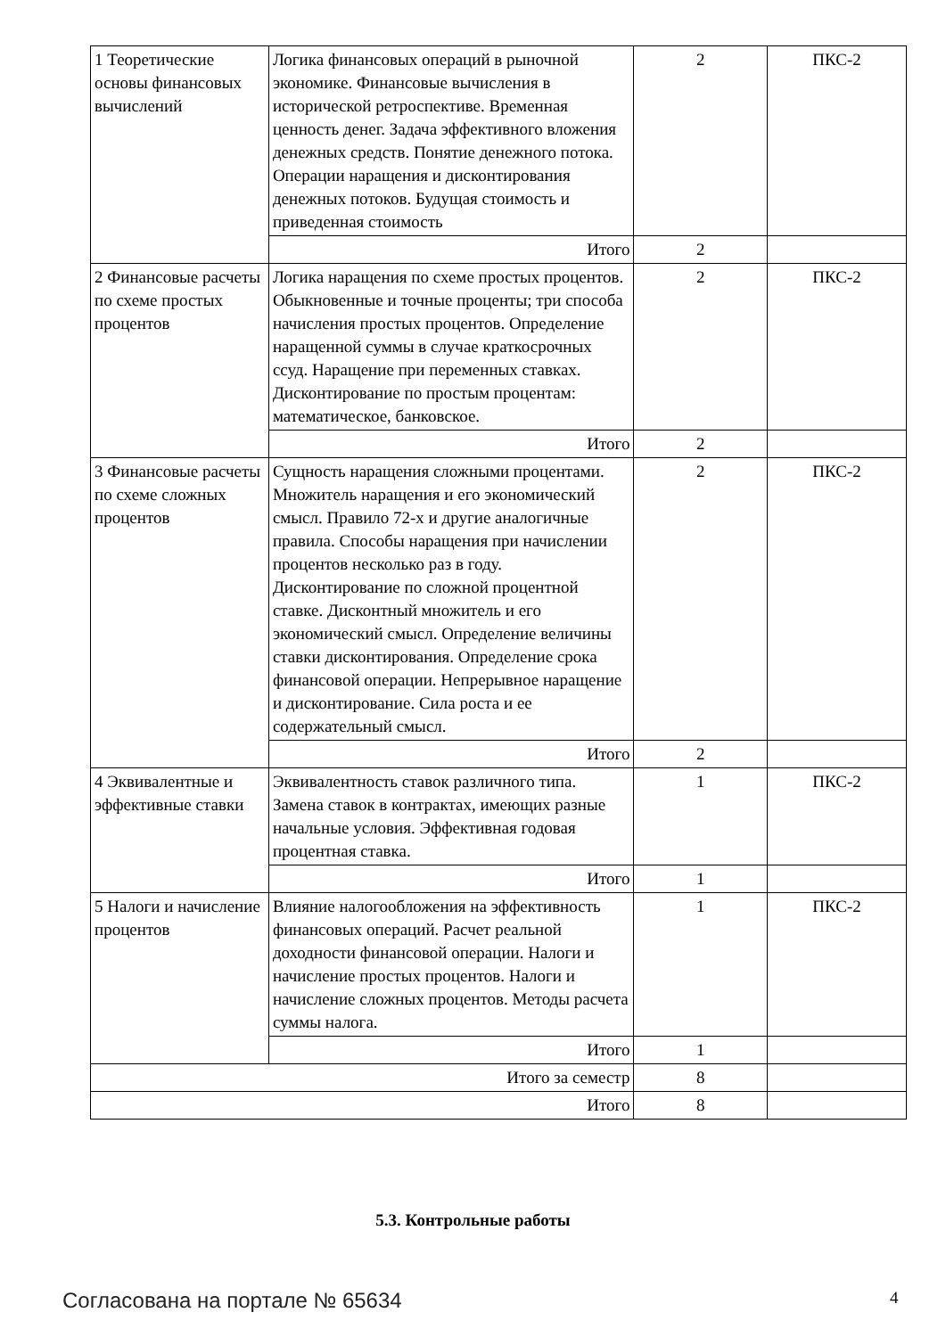| 1 Теоретические основы финансовых вычислений | Логика финансовых операций в рыночной экономике. Финансовые вычисления в исторической ретроспективе. Временная ценность денег. Задача эффективного вложения денежных средств. Понятие денежного потока. Операции наращения и дисконтирования денежных потоков. Будущая стоимость и приведенная стоимость | 2 | ПКС-2 |
| | Итого | 2 | |
| 2 Финансовые расчеты по схеме простых процентов | Логика наращения по схеме простых процентов. Обыкновенные и точные проценты; три способа начисления простых процентов. Определение наращенной суммы в случае краткосрочных ссуд. Наращение при переменных ставках. Дисконтирование по простым процентам: математическое, банковское. | 2 | ПКС-2 |
| | Итого | 2 | |
| 3 Финансовые расчеты по схеме сложных процентов | Сущность наращения сложными процентами. Множитель наращения и его экономический смысл. Правило 72-х и другие аналогичные правила. Способы наращения при начислении процентов несколько раз в году. Дисконтирование по сложной процентной ставке. Дисконтный множитель и его экономический смысл. Определение величины ставки дисконтирования. Определение срока финансовой операции. Непрерывное наращение и дисконтирование. Сила роста и ее содержательный смысл. | 2 | ПКС-2 |
| | Итого | 2 | |
| 4 Эквивалентные и эффективные ставки | Эквивалентность ставок различного типа. Замена ставок в контрактах, имеющих разные начальные условия. Эффективная годовая процентная ставка. | 1 | ПКС-2 |
| | Итого | 1 | |
| 5 Налоги и начисление процентов | Влияние налогообложения на эффективность финансовых операций. Расчет реальной доходности финансовой операции. Налоги и начисление простых процентов. Налоги и начисление сложных процентов. Методы расчета суммы налога. | 1 | ПКС-2 |
| | Итого | 1 | |
| Итого за семестр | | 8 | |
| Итого | | 8 | |
5.3. Контрольные работы
Согласована на портале № 65634 4